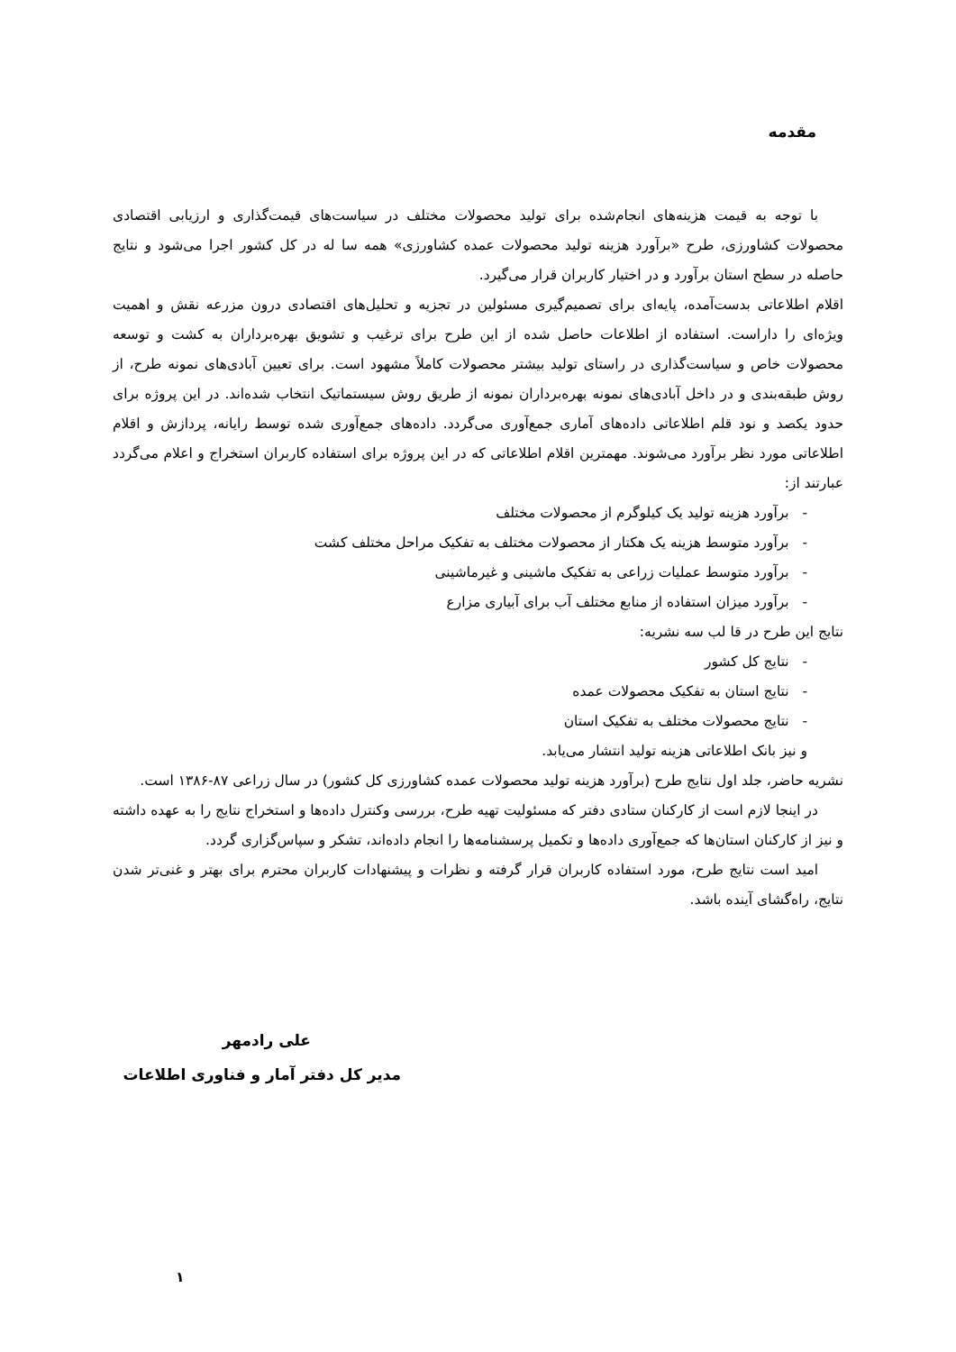مقدمه
با توجه به قیمت هزینه‌های انجام‌شده برای تولید محصولات مختلف در سیاست‌های قیمت‌گذاری و ارزیابی اقتصادی محصولات کشاورزی، طرح «برآورد هزینه تولید محصولات عمده کشاورزی» همه سا له در کل کشور اجرا می‌شود و نتایج حاصله در سطح استان برآورد و در اختیار کاربران قرار می‌گیرد.
اقلام اطلاعاتی بدست‌آمده، پایه‌ای برای تصمیم‌گیری مسئولین در تجزیه و تحلیل‌های اقتصادی درون مزرعه نقش و اهمیت ویژه‌ای را داراست. استفاده از اطلاعات حاصل شده از این طرح برای ترغیب و تشویق بهره‌برداران به کشت و توسعه محصولات خاص و سیاست‌گذاری در راستای تولید بیشتر محصولات کاملاً مشهود است. برای تعیین آبادی‌های نمونه طرح، از روش طبقه‌بندی و در داخل آبادی‌های نمونه بهره‌برداران نمونه از طریق روش سیستماتیک انتخاب شده‌اند. در این پروژه برای حدود یکصد و نود قلم اطلاعاتی داده‌های آماری جمع‌آوری می‌گردد. داده‌های جمع‌آوری شده توسط رایانه، پردازش و اقلام اطلاعاتی مورد نظر برآورد می‌شوند. مهمترین اقلام اطلاعاتی که در این پروژه برای استفاده کاربران استخراج و اعلام می‌گردد عبارتند از:
- برآورد هزینه تولید یک کیلوگرم از محصولات مختلف
- برآورد متوسط هزینه یک هکتار از محصولات مختلف به تفکیک مراحل مختلف کشت
- برآورد متوسط عملیات زراعی به تفکیک ماشینی و غیرماشینی
- برآورد میزان استفاده از منابع مختلف آب برای آبیاری مزارع
نتایج این طرح در قا لب سه نشریه:
- نتایج کل کشور
- نتایج استان به تفکیک محصولات عمده
- نتایج محصولات مختلف به تفکیک استان
و نیز بانک اطلاعاتی هزینه تولید انتشار می‌یابد.
نشریه حاضر، جلد اول نتایج طرح (برآورد هزینه تولید محصولات عمده کشاورزی کل کشور) در سال زراعی ۸۷-۱۳۸۶ است.
در اینجا لازم است از کارکنان ستادی دفتر که مسئولیت تهیه طرح، بررسی وکنترل داده‌ها و استخراج نتایج را به عهده داشته و نیز از کارکنان استان‌ها که جمع‌آوری داده‌ها و تکمیل پرسشنامه‌ها را انجام داده‌اند، تشکر و سپاس‌گزاری گردد.
امید است نتایج طرح، مورد استفاده کاربران قرار گرفته و نظرات و پیشنهادات کاربران محترم برای بهتر و غنی‌تر شدن نتایج، راه‌گشای آینده باشد.
علی رادمهر
مدیر کل دفتر آمار و فناوری اطلاعات
۱